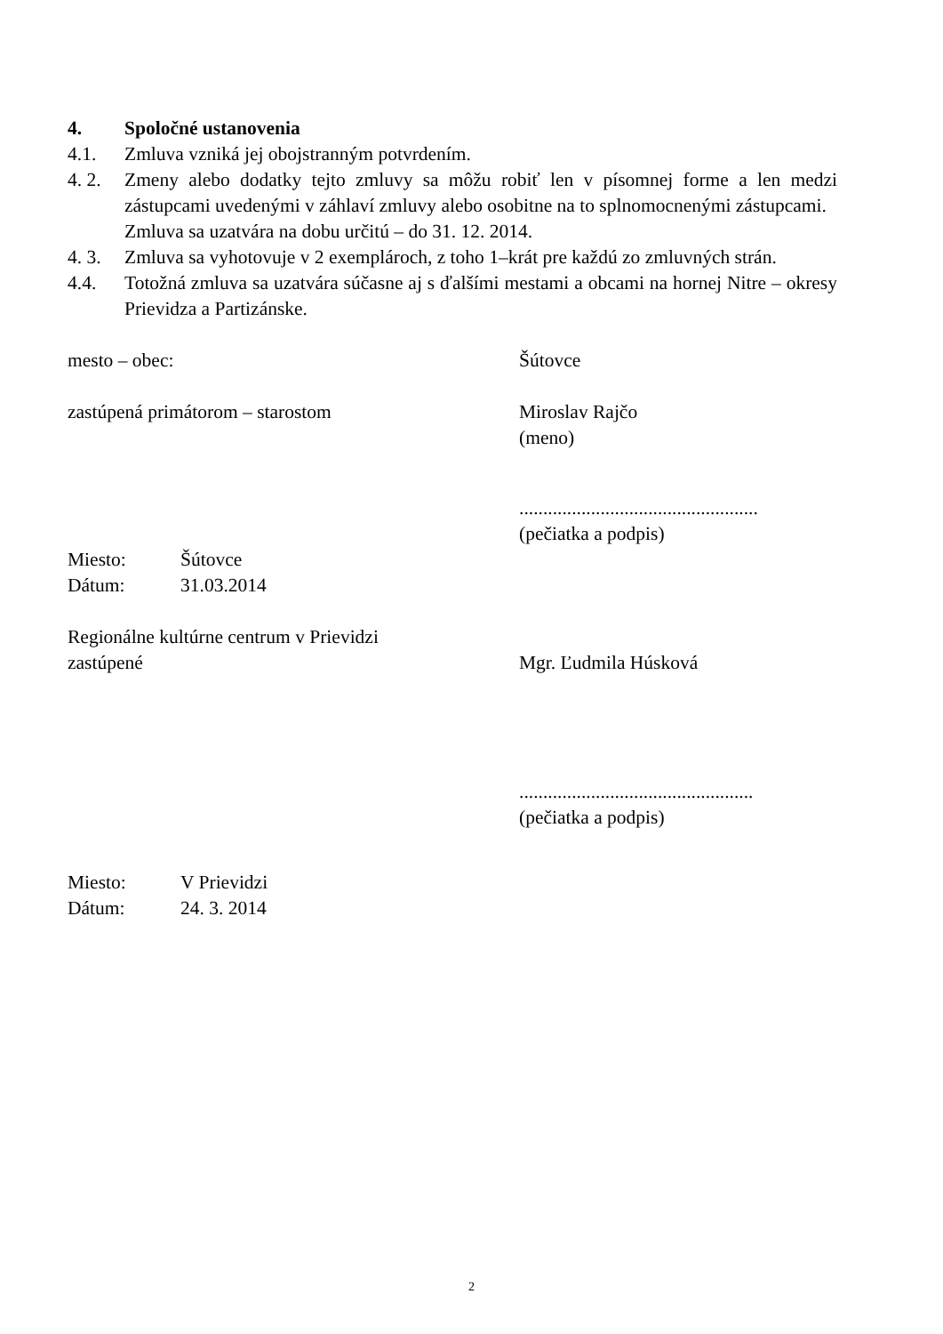4. Spoločné ustanovenia
4.1. Zmluva vzniká jej obojstranným potvrdením.
4. 2.
Zmeny alebo dodatky tejto zmluvy sa môžu robiť len v písomnej forme a len medzi zástupcami uvedenými v záhlaví zmluvy alebo osobitne na to splnomocnenými zástupcami.
Zmluva sa uzatvára na dobu určitú – do 31. 12. 2014.
4. 3.
Zmluva sa vyhotovuje v 2 exemplároch, z toho 1–krát pre každú zo zmluvných strán.
4.4. Totožná zmluva sa uzatvára súčasne aj s ďalšími mestami a obcami na hornej Nitre – okresy Prievidza a Partizánske.
mesto – obec: Šútovce
zastúpená primátorom – starostom Miroslav Rajčo
(meno)
..................................................
(pečiatka a podpis)
Miesto: Šútovce
Dátum: 31.03.2014
Regionálne kultúrne centrum v Prievidzi
zastúpené Mgr. Ľudmila Húsková
.................................................
(pečiatka a podpis)
Miesto: V Prievidzi
Dátum: 24. 3. 2014
2